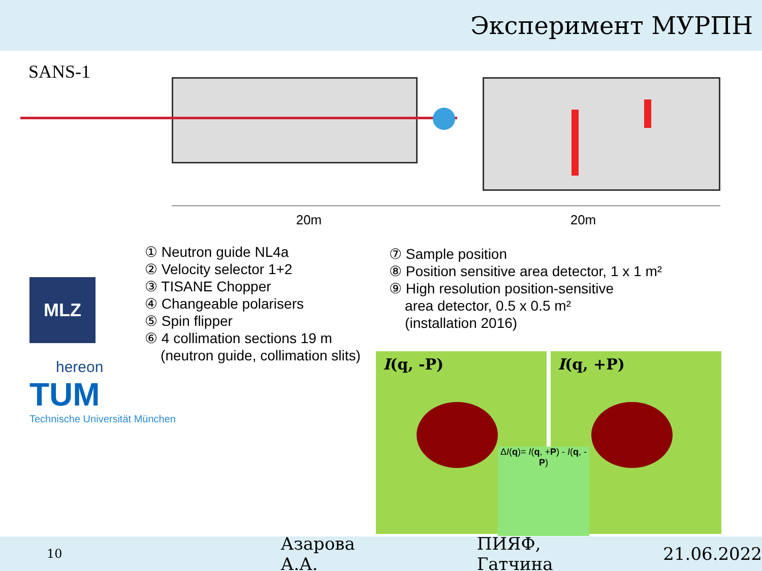Эксперимент МУРПН
SANS-1
20m 20m
① Neutron guide NL4a
② Velocity selector 1+2
③ TISANE Chopper
④ Changeable polarisers
⑤ Spin flipper
⑥ 4 collimation sections 19 m
(neutron guide, collimation slits)
⑦ Sample position
⑧ Position sensitive area detector, 1 x 1 m²
⑨ High resolution position-sensitive
area detector, 0.5 x 0.5 m²
(installation 2016)
MLZ
hereon
TUM
Technische Universität München
I(q, -P) I(q, +P)
ΔI(q)= I(q, +P) - I(q, -P)
10 Азарова А.А. ПИЯФ, Гатчина 21.06.2022